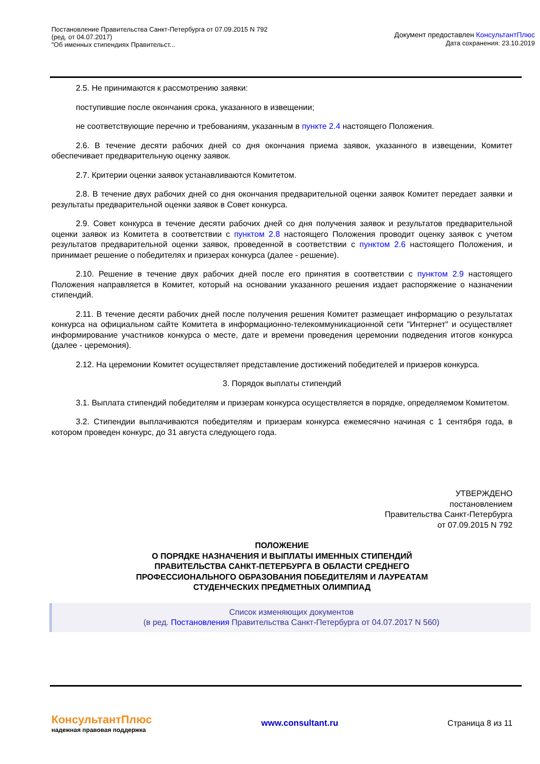Постановление Правительства Санкт-Петербурга от 07.09.2015 N 792
(ред. от 04.07.2017)
"Об именных стипендиях Правительст...
Документ предоставлен КонсультантПлюс
Дата сохранения: 23.10.2019
2.5. Не принимаются к рассмотрению заявки:
поступившие после окончания срока, указанного в извещении;
не соответствующие перечню и требованиям, указанным в пункте 2.4 настоящего Положения.
2.6. В течение десяти рабочих дней со дня окончания приема заявок, указанного в извещении, Комитет обеспечивает предварительную оценку заявок.
2.7. Критерии оценки заявок устанавливаются Комитетом.
2.8. В течение двух рабочих дней со дня окончания предварительной оценки заявок Комитет передает заявки и результаты предварительной оценки заявок в Совет конкурса.
2.9. Совет конкурса в течение десяти рабочих дней со дня получения заявок и результатов предварительной оценки заявок из Комитета в соответствии с пунктом 2.8 настоящего Положения проводит оценку заявок с учетом результатов предварительной оценки заявок, проведенной в соответствии с пунктом 2.6 настоящего Положения, и принимает решение о победителях и призерах конкурса (далее - решение).
2.10. Решение в течение двух рабочих дней после его принятия в соответствии с пунктом 2.9 настоящего Положения направляется в Комитет, который на основании указанного решения издает распоряжение о назначении стипендий.
2.11. В течение десяти рабочих дней после получения решения Комитет размещает информацию о результатах конкурса на официальном сайте Комитета в информационно-телекоммуникационной сети "Интернет" и осуществляет информирование участников конкурса о месте, дате и времени проведения церемонии подведения итогов конкурса (далее - церемония).
2.12. На церемонии Комитет осуществляет представление достижений победителей и призеров конкурса.
3. Порядок выплаты стипендий
3.1. Выплата стипендий победителям и призерам конкурса осуществляется в порядке, определяемом Комитетом.
3.2. Стипендии выплачиваются победителям и призерам конкурса ежемесячно начиная с 1 сентября года, в котором проведен конкурс, до 31 августа следующего года.
УТВЕРЖДЕНО
постановлением
Правительства Санкт-Петербурга
от 07.09.2015 N 792
ПОЛОЖЕНИЕ
О ПОРЯДКЕ НАЗНАЧЕНИЯ И ВЫПЛАТЫ ИМЕННЫХ СТИПЕНДИЙ
ПРАВИТЕЛЬСТВА САНКТ-ПЕТЕРБУРГА В ОБЛАСТИ СРЕДНЕГО
ПРОФЕССИОНАЛЬНОГО ОБРАЗОВАНИЯ ПОБЕДИТЕЛЯМ И ЛАУРЕАТАМ
СТУДЕНЧЕСКИХ ПРЕДМЕТНЫХ ОЛИМПИАД
Список изменяющих документов
(в ред. Постановления Правительства Санкт-Петербурга от 04.07.2017 N 560)
КонсультантПлюс
надежная правовая поддержка
www.consultant.ru Страница 8 из 11